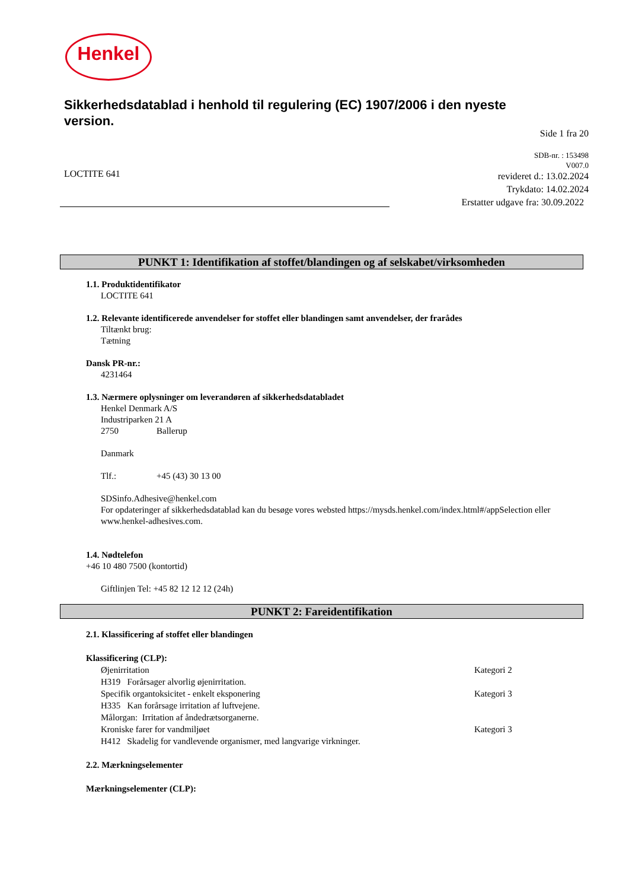Henkel
Sikkerhedsdatablad i henhold til regulering (EC) 1907/2006 i den nyeste version.
Side 1 fra 20
SDB-nr. : 153498
V007.0
LOCTITE 641
revideret d.: 13.02.2024
Trykdato: 14.02.2024
Erstatter udgave fra: 30.09.2022
PUNKT 1: Identifikation af stoffet/blandingen og af selskabet/virksomheden
1.1. Produktidentifikator
LOCTITE 641
1.2. Relevante identificerede anvendelser for stoffet eller blandingen samt anvendelser, der frarådes
Tiltænkt brug:
Tætning
Dansk PR-nr.:
4231464
1.3. Nærmere oplysninger om leverandøren af sikkerhedsdatabladet
Henkel Denmark A/S
Industriparken 21 A
2750 Ballerup
Danmark
Tlf.: +45 (43) 30 13 00
SDSinfo.Adhesive@henkel.com
For opdateringer af sikkerhedsdatablad kan du besøge vores websted https://mysds.henkel.com/index.html#/appSelection eller www.henkel-adhesives.com.
1.4. Nødtelefon
+46 10 480 7500 (kontortid)
Giftlinjen Tel: +45 82 12 12 12 (24h)
PUNKT 2: Fareidentifikation
2.1. Klassificering af stoffet eller blandingen
Klassificering (CLP):
Øjenirritation Kategori 2
H319 Forårsager alvorlig øjenirritation.
Specifik organtoksicitet - enkelt eksponering Kategori 3
H335 Kan forårsage irritation af luftvejene.
Målorgan: Irritation af åndedrætsorganerne.
Kroniske farer for vandmiljøet Kategori 3
H412 Skadelig for vandlevende organismer, med langvarige virkninger.
2.2. Mærkningselementer
Mærkningselementer (CLP):